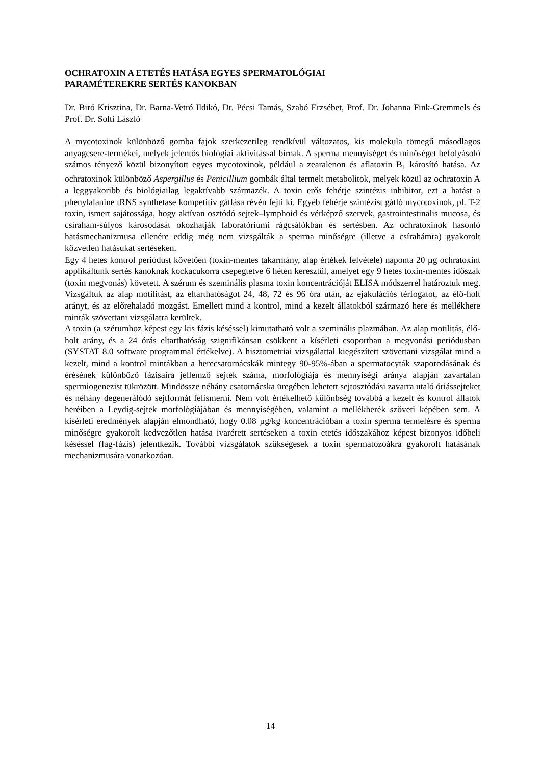OCHRATOXIN A ETETÉS HATÁSA EGYES SPERMATOLÓGIAI
PARAMÉTEREKRE SERTÉS KANOKBAN
Dr. Biró Krisztina, Dr. Barna-Vetró Ildikó, Dr. Pécsi Tamás, Szabó Erzsébet, Prof. Dr. Johanna Fink-Gremmels és Prof. Dr. Solti László
A mycotoxinok különböző gomba fajok szerkezetileg rendkívül változatos, kis molekula tömegű másodlagos anyagcsere-termékei, melyek jelentős biológiai aktivitással bírnak. A sperma mennyiséget és minőséget befolyásoló számos tényező közül bizonyított egyes mycotoxinok, például a zearalenon és aflatoxin B<sub>1</sub> károsító hatása. Az ochratoxinok különböző Aspergillus és Penicillium gombák által termelt metabolitok, melyek közül az ochratoxin A a leggyakoribb és biológiailag legaktívabb származék. A toxin erős fehérje szintézis inhibitor, ezt a hatást a phenylalanine tRNS synthetase kompetitív gátlása révén fejti ki. Egyéb fehérje szintézist gátló mycotoxinok, pl. T-2 toxin, ismert sajátossága, hogy aktívan osztódó sejtek–lymphoid és vérképző szervek, gastrointestinalis mucosa, és csíraham-súlyos károsodását okozhatják laboratóriumi rágcsálókban és sertésben. Az ochratoxinok hasonló hatásmechanizmusa ellenére eddig még nem vizsgálták a sperma minőségre (illetve a csírahámra) gyakorolt közvetlen hatásukat sertéseken.
Egy 4 hetes kontrol periódust követően (toxin-mentes takarmány, alap értékek felvétele) naponta 20 µg ochratoxint applikáltunk sertés kanoknak kockacukorra csepegtetve 6 héten keresztül, amelyet egy 9 hetes toxin-mentes időszak (toxin megvonás) követett. A szérum és szeminális plasma toxin koncentrációját ELISA módszerrel határoztuk meg. Vizsgáltuk az alap motilitást, az eltarthatóságot 24, 48, 72 és 96 óra után, az ejakulációs térfogatot, az élő-holt arányt, és az előrehaladó mozgást. Emellett mind a kontrol, mind a kezelt állatokból származó here és mellékhere minták szövettani vizsgálatra kerültek.
A toxin (a szérumhoz képest egy kis fázis késéssel) kimutatható volt a szeminális plazmában. Az alap motilitás, élő-holt arány, és a 24 órás eltarthatóság szignifikánsan csökkent a kísérleti csoportban a megvonási periódusban (SYSTAT 8.0 software programmal értékelve). A hisztometriai vizsgálattal kiegészített szövettani vizsgálat mind a kezelt, mind a kontrol mintákban a herecsatornácskák mintegy 90-95%-ában a spermatocyták szaporodásának és érésének különböző fázisaira jellemző sejtek száma, morfológiája és mennyiségi aránya alapján zavartalan spermiogenezist tükrözött. Mindössze néhány csatornácska üregében lehetett sejtosztódási zavarra utaló óriássejteket és néhány degenerálódó sejtformát felismerni. Nem volt értékelhető különbség továbbá a kezelt és kontrol állatok heréiben a Leydig-sejtek morfológiájában és mennyiségében, valamint a mellékherék szöveti képében sem. A kísérleti eredmények alapján elmondható, hogy 0.08 µg/kg koncentrációban a toxin sperma termelésre és sperma minőségre gyakorolt kedvezőtlen hatása ivarérett sertéseken a toxin etetés időszakához képest bizonyos időbeli késéssel (lag-fázis) jelentkezik. További vizsgálatok szükségesek a toxin spermatozoákra gyakorolt hatásának mechanizmusára vonatkozóan.
14